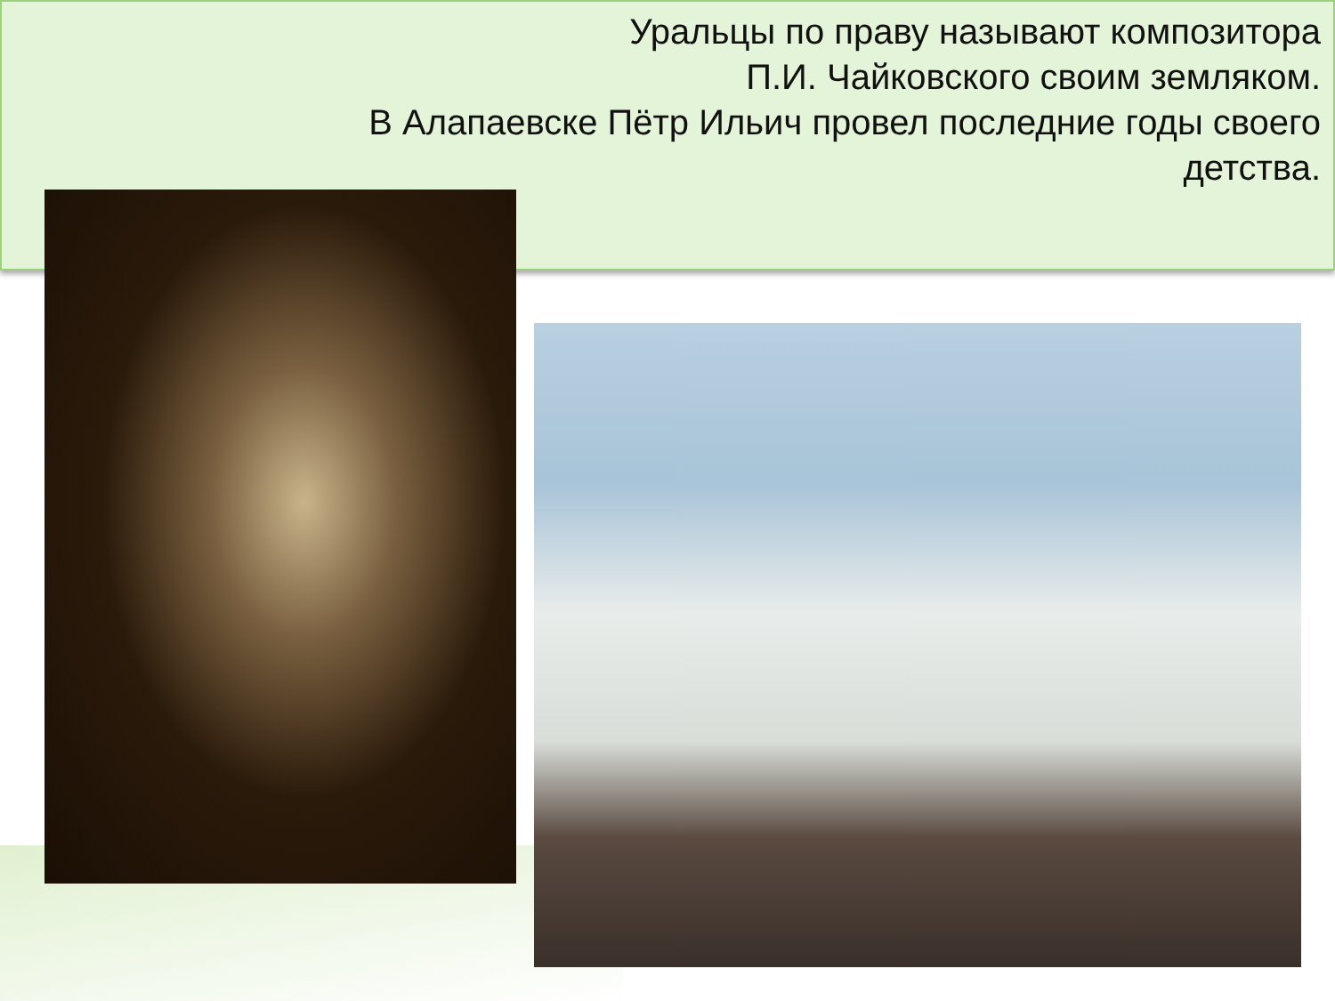Уральцы по праву называют композитора
П.И. Чайковского своим земляком.
В Алапаевске Пётр Ильич провел последние годы своего
детства.